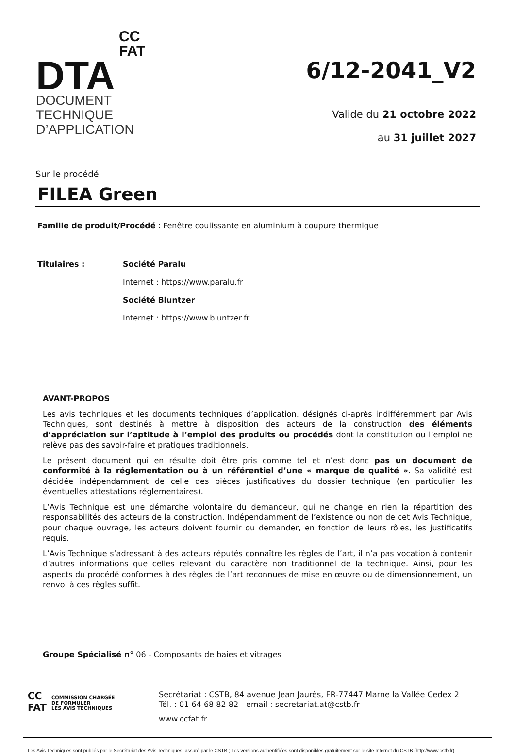CC
FAT
DTA
DOCUMENT
TECHNIQUE
D’APPLICATION
6/12-2041_V2
Valide du 21 octobre 2022
au 31 juillet 2027
Sur le procédé
FILEA Green
Famille de produit/Procédé : Fenêtre coulissante en aluminium à coupure thermique
Titulaires : Société Paralu
Internet : https://www.paralu.fr
Société Bluntzer
Internet : https://www.bluntzer.fr
AVANT-PROPOS
Les avis techniques et les documents techniques d’application, désignés ci-après indifféremment par Avis Techniques, sont destinés à mettre à disposition des acteurs de la construction des éléments d’appréciation sur l’aptitude à l’emploi des produits ou procédés dont la constitution ou l’emploi ne relève pas des savoir-faire et pratiques traditionnels.
Le présent document qui en résulte doit être pris comme tel et n’est donc pas un document de conformité à la réglementation ou à un référentiel d’une « marque de qualité ». Sa validité est décidée indépendamment de celle des pièces justificatives du dossier technique (en particulier les éventuelles attestations réglementaires).
L’Avis Technique est une démarche volontaire du demandeur, qui ne change en rien la répartition des responsabilités des acteurs de la construction. Indépendamment de l’existence ou non de cet Avis Technique, pour chaque ouvrage, les acteurs doivent fournir ou demander, en fonction de leurs rôles, les justificatifs requis.
L’Avis Technique s’adressant à des acteurs réputés connaître les règles de l’art, il n’a pas vocation à contenir d’autres informations que celles relevant du caractère non traditionnel de la technique. Ainsi, pour les aspects du procédé conformes à des règles de l’art reconnues de mise en œuvre ou de dimensionnement, un renvoi à ces règles suffit.
Groupe Spécialisé n° 06 - Composants de baies et vitrages
CC
FAT
COMMISSION CHARGÉE
DE FORMULER
LES AVIS TECHNIQUES
Secrétariat : CSTB, 84 avenue Jean Jaurès, FR-77447 Marne la Vallée Cedex 2
Tél. : 01 64 68 82 82 - email : secretariat.at@cstb.fr
www.ccfat.fr
Les Avis Techniques sont publiés par le Secrétariat des Avis Techniques, assuré par le CSTB ; Les versions authentifiées sont disponibles gratuitement sur le site Internet du CSTB (http://www.cstb.fr)